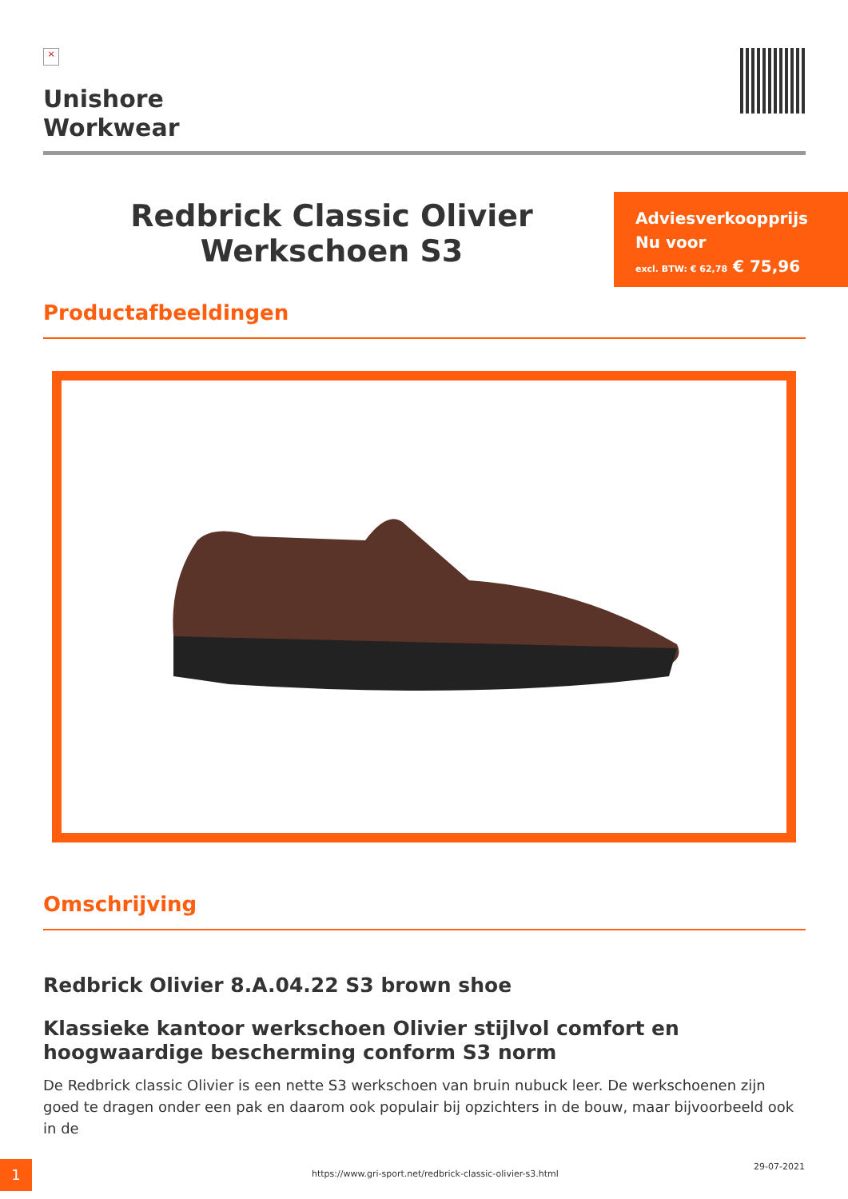×
Unishore
Workwear
Redbrick Classic Olivier Werkschoen S3
Adviesverkoopprijs
Nu voor
excl. BTW: € 62,78 € 75,96
Productafbeeldingen
Omschrijving
Redbrick Olivier 8.A.04.22 S3 brown shoe
Klassieke kantoor werkschoen Olivier stijlvol comfort en hoogwaardige bescherming conform S3 norm
De Redbrick classic Olivier is een nette S3 werkschoen van bruin nubuck leer. De werkschoenen zijn goed te dragen onder een pak en daarom ook populair bij opzichters in de bouw, maar bijvoorbeeld ook in de
1
https://www.gri-sport.net/redbrick-classic-olivier-s3.html
29-07-2021